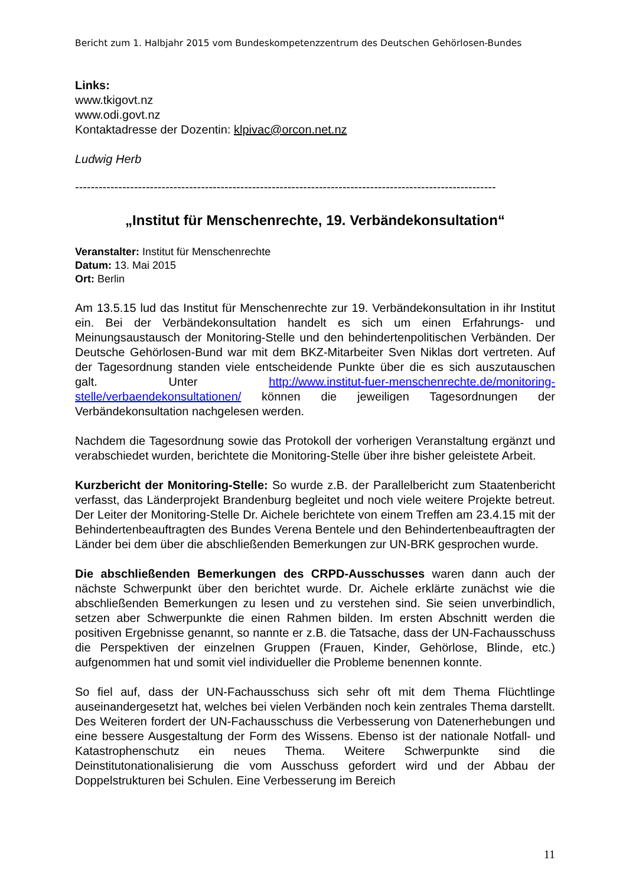Bericht zum 1. Halbjahr 2015 vom Bundeskompetenzzentrum des Deutschen Gehörlosen-Bundes
Links:
www.tkigovt.nz
www.odi.govt.nz
Kontaktadresse der Dozentin: klpivac@orcon.net.nz
Ludwig Herb
-----------------------------------------------------------------------------------------------------------
„Institut für Menschenrechte, 19. Verbändekonsultation“
Veranstalter: Institut für Menschenrechte
Datum: 13. Mai 2015
Ort: Berlin
Am 13.5.15 lud das Institut für Menschenrechte zur 19. Verbändekonsultation in ihr Institut ein. Bei der Verbändekonsultation handelt es sich um einen Erfahrungs- und Meinungsaustausch der Monitoring-Stelle und den behindertenpolitischen Verbänden. Der Deutsche Gehörlosen-Bund war mit dem BKZ-Mitarbeiter Sven Niklas dort vertreten. Auf der Tagesordnung standen viele entscheidende Punkte über die es sich auszutauschen galt. Unter http://www.institut-fuer-menschenrechte.de/monitoring-stelle/verbaendekonsultationen/ können die jeweiligen Tagesordnungen der Verbändekonsultation nachgelesen werden.
Nachdem die Tagesordnung sowie das Protokoll der vorherigen Veranstaltung ergänzt und verabschiedet wurden, berichtete die Monitoring-Stelle über ihre bisher geleistete Arbeit.
Kurzbericht der Monitoring-Stelle: So wurde z.B. der Parallelbericht zum Staatenbericht verfasst, das Länderprojekt Brandenburg begleitet und noch viele weitere Projekte betreut. Der Leiter der Monitoring-Stelle Dr. Aichele berichtete von einem Treffen am 23.4.15 mit der Behindertenbeauftragten des Bundes Verena Bentele und den Behindertenbeauftragten der Länder bei dem über die abschließenden Bemerkungen zur UN-BRK gesprochen wurde.
Die abschließenden Bemerkungen des CRPD-Ausschusses waren dann auch der nächste Schwerpunkt über den berichtet wurde. Dr. Aichele erklärte zunächst wie die abschließenden Bemerkungen zu lesen und zu verstehen sind. Sie seien unverbindlich, setzen aber Schwerpunkte die einen Rahmen bilden. Im ersten Abschnitt werden die positiven Ergebnisse genannt, so nannte er z.B. die Tatsache, dass der UN-Fachausschuss die Perspektiven der einzelnen Gruppen (Frauen, Kinder, Gehörlose, Blinde, etc.) aufgenommen hat und somit viel individueller die Probleme benennen konnte.
So fiel auf, dass der UN-Fachausschuss sich sehr oft mit dem Thema Flüchtlinge auseinandergesetzt hat, welches bei vielen Verbänden noch kein zentrales Thema darstellt. Des Weiteren fordert der UN-Fachausschuss die Verbesserung von Datenerhebungen und eine bessere Ausgestaltung der Form des Wissens. Ebenso ist der nationale Notfall- und Katastrophenschutz ein neues Thema. Weitere Schwerpunkte sind die Deinstitutonationalisierung die vom Ausschuss gefordert wird und der Abbau der Doppelstrukturen bei Schulen. Eine Verbesserung im Bereich
11